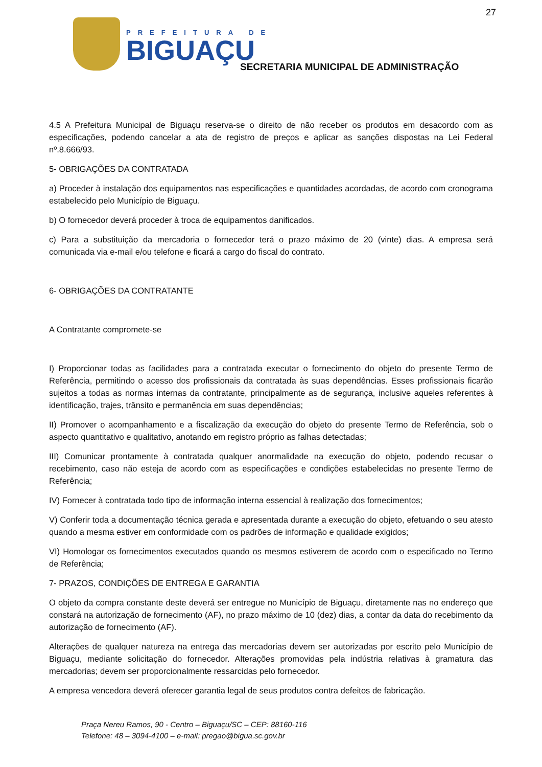27
PREFEITURA DE
BIGUAÇU
SECRETARIA MUNICIPAL DE ADMINISTRAÇÃO
4.5 A Prefeitura Municipal de Biguaçu reserva-se o direito de não receber os produtos em desacordo com as especificações, podendo cancelar a ata de registro de preços e aplicar as sanções dispostas na Lei Federal nº.8.666/93.
5- OBRIGAÇÕES DA CONTRATADA
a) Proceder à instalação dos equipamentos nas especificações e quantidades acordadas, de acordo com cronograma estabelecido pelo Município de Biguaçu.
b) O fornecedor deverá proceder à troca de equipamentos danificados.
c) Para a substituição da mercadoria o fornecedor terá o prazo máximo de 20 (vinte) dias. A empresa será comunicada via e-mail e/ou telefone e ficará a cargo do fiscal do contrato.
6- OBRIGAÇÕES DA CONTRATANTE
A Contratante compromete-se
I) Proporcionar todas as facilidades para a contratada executar o fornecimento do objeto do presente Termo de Referência, permitindo o acesso dos profissionais da contratada às suas dependências. Esses profissionais ficarão sujeitos a todas as normas internas da contratante, principalmente as de segurança, inclusive aqueles referentes à identificação, trajes, trânsito e permanência em suas dependências;
II) Promover o acompanhamento e a fiscalização da execução do objeto do presente Termo de Referência, sob o aspecto quantitativo e qualitativo, anotando em registro próprio as falhas detectadas;
III) Comunicar prontamente à contratada qualquer anormalidade na execução do objeto, podendo recusar o recebimento, caso não esteja de acordo com as especificações e condições estabelecidas no presente Termo de Referência;
IV) Fornecer à contratada todo tipo de informação interna essencial à realização dos fornecimentos;
V) Conferir toda a documentação técnica gerada e apresentada durante a execução do objeto, efetuando o seu atesto quando a mesma estiver em conformidade com os padrões de informação e qualidade exigidos;
VI) Homologar os fornecimentos executados quando os mesmos estiverem de acordo com o especificado no Termo de Referência;
7- PRAZOS, CONDIÇÕES DE ENTREGA E GARANTIA
O objeto da compra constante deste deverá ser entregue no Município de Biguaçu, diretamente nas no endereço que constará na autorização de fornecimento (AF), no prazo máximo de 10 (dez) dias, a contar da data do recebimento da autorização de fornecimento (AF).
Alterações de qualquer natureza na entrega das mercadorias devem ser autorizadas por escrito pelo Município de Biguaçu, mediante solicitação do fornecedor. Alterações promovidas pela indústria relativas à gramatura das mercadorias; devem ser proporcionalmente ressarcidas pelo fornecedor.
A empresa vencedora deverá oferecer garantia legal de seus produtos contra defeitos de fabricação.
Praça Nereu Ramos, 90 - Centro – Biguaçu/SC – CEP: 88160-116
Telefone: 48 – 3094-4100 – e-mail: pregao@bigua.sc.gov.br